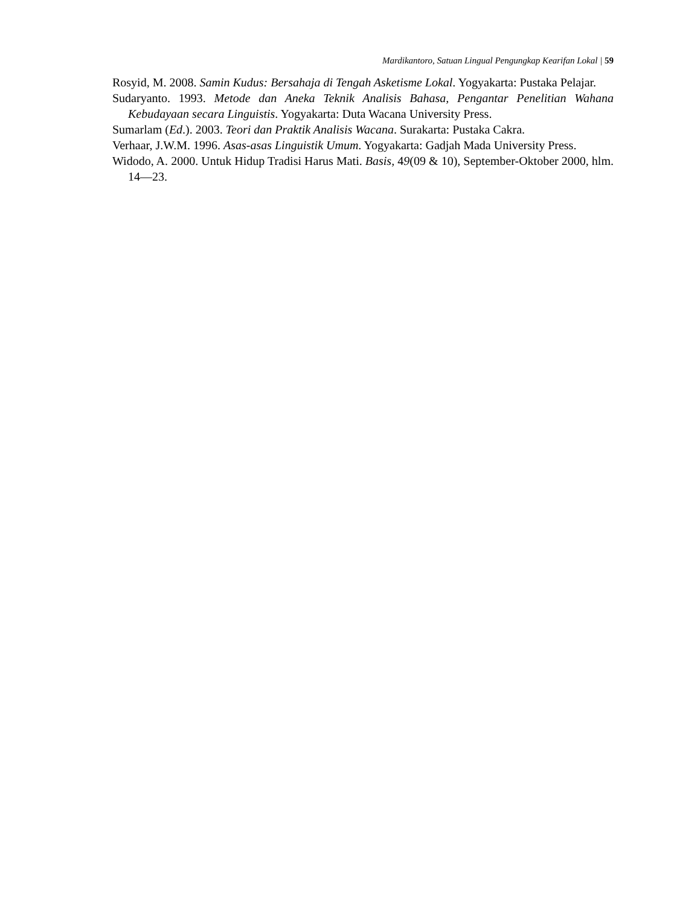Mardikantoro, Satuan Lingual Pengungkap Kearifan Lokal | 59
Rosyid, M. 2008. Samin Kudus: Bersahaja di Tengah Asketisme Lokal. Yogyakarta: Pustaka Pelajar.
Sudaryanto. 1993. Metode dan Aneka Teknik Analisis Bahasa, Pengantar Penelitian Wahana Kebudayaan secara Linguistis. Yogyakarta: Duta Wacana University Press.
Sumarlam (Ed.). 2003. Teori dan Praktik Analisis Wacana. Surakarta: Pustaka Cakra.
Verhaar, J.W.M. 1996. Asas-asas Linguistik Umum. Yogyakarta: Gadjah Mada University Press.
Widodo, A. 2000. Untuk Hidup Tradisi Harus Mati. Basis, 49(09 & 10), September-Oktober 2000, hlm. 14—23.